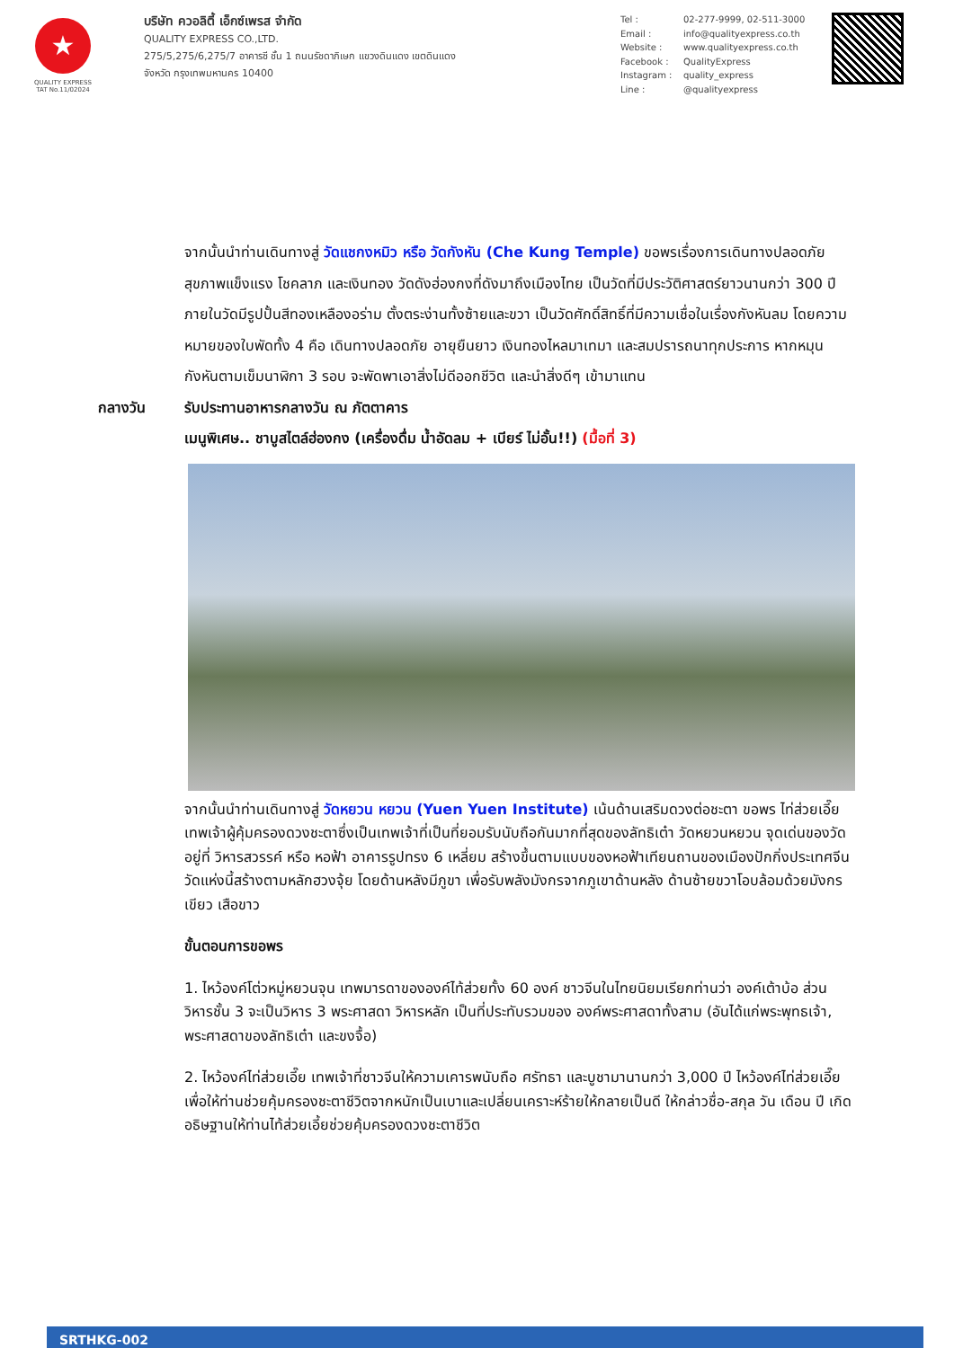★
QUALITY EXPRESS
TAT No.11/02024
บริษัท ควอลิตี้ เอ็กซ์เพรส จำกัด
QUALITY EXPRESS CO.,LTD.
275/5,275/6,275/7 อาคารซี ชั้น 1 ถนนรัชดาภิเษก แขวงดินแดง เขตดินแดง
จังหวัด กรุงเทพมหานคร 10400
Tel : 02-277-9999, 02-511-3000
Email : info@qualityexpress.co.th
Website : www.qualityexpress.co.th
Facebook : QualityExpress
Instagram : quality_express
Line : @qualityexpress
จากนั้นนำท่านเดินทางสู่ วัดแชกงหมิว หรือ วัดกังหัน (Che Kung Temple) ขอพรเรื่องการเดินทางปลอดภัย สุขภาพแข็งแรง โชคลาภ และเงินทอง วัดดังฮ่องกงที่ดังมาถึงเมืองไทย เป็นวัดที่มีประวัติศาสตร์ยาวนานกว่า 300 ปี ภายในวัดมีรูปปั้นสีทองเหลืองอร่าม ตั้งตระง่านทั้งซ้ายและขวา เป็นวัดศักดิ์สิทธิ์ที่มีความเชื่อในเรื่องกังหันลม โดยความหมายของใบพัดทั้ง 4 คือ เดินทางปลอดภัย อายุยืนยาว เงินทองไหลมาเทมา และสมปรารถนาทุกประการ หากหมุนกังหันตามเข็มนาฬิกา 3 รอบ จะพัดพาเอาสิ่งไม่ดีออกชีวิต และนำสิ่งดีๆ เข้ามาแทน
กลางวัน รับประทานอาหารกลางวัน ณ ภัตตาคาร
เมนูพิเศษ.. ชาบูสไตล์ฮ่องกง (เครื่องดื่ม น้ำอัดลม + เบียร์ ไม่อั้น!!) (มื้อที่ 3)
จากนั้นนำท่านเดินทางสู่ วัดหยวน หยวน (Yuen Yuen Institute) เน้นด้านเสริมดวงต่อชะตา ขอพร ไท่ส่วยเอี๊ย เทพเจ้าผู้คุ้มครองดวงชะตาซึ่งเป็นเทพเจ้าที่เป็นที่ยอมรับนับถือกันมากที่สุดของลัทธิเต๋า วัดหยวนหยวน จุดเด่นของวัดอยู่ที่ วิหารสวรรค์ หรือ หอฟ้า อาคารรูปทรง 6 เหลี่ยม สร้างขึ้นตามแบบของหอฟ้าเทียนถานของเมืองปักกิ่งประเทศจีน วัดแห่งนี้สร้างตามหลักฮวงจุ้ย โดยด้านหลังมีภูขา เพื่อรับพลังมังกรจากภูเขาด้านหลัง ด้านซ้ายขวาโอบล้อมด้วยมังกรเขียว เสือขาว
ขั้นตอนการขอพร
1. ไหว้องค์โต่วหมู่หยวนจุน เทพมารดาขององค์ไท้ส่วยทั้ง 60 องค์ ชาวจีนในไทยนิยมเรียกท่านว่า องค์เต้าบ้อ ส่วนวิหารชั้น 3 จะเป็นวิหาร 3 พระศาสดา วิหารหลัก เป็นที่ประทับรวมของ องค์พระศาสดาทั้งสาม (อันได้แก่พระพุทธเจ้า, พระศาสดาของลัทธิเต๋า และขงจื้อ)
2. ไหว้องค์ไท่ส่วยเอี๊ย เทพเจ้าที่ชาวจีนให้ความเคารพนับถือ ศรัทธา และบูชามานานกว่า 3,000 ปี ไหว้องค์ไท่ส่วยเอี๊ย เพื่อให้ท่านช่วยคุ้มครองชะตาชีวิตจากหนักเป็นเบาและเปลี่ยนเคราะห์ร้ายให้กลายเป็นดี ให้กล่าวชื่อ-สกุล วัน เดือน ปี เกิด อธิษฐานให้ท่านไท้ส่วยเอี้ยช่วยคุ้มครองดวงชะตาชีวิต
SRTHKG-002